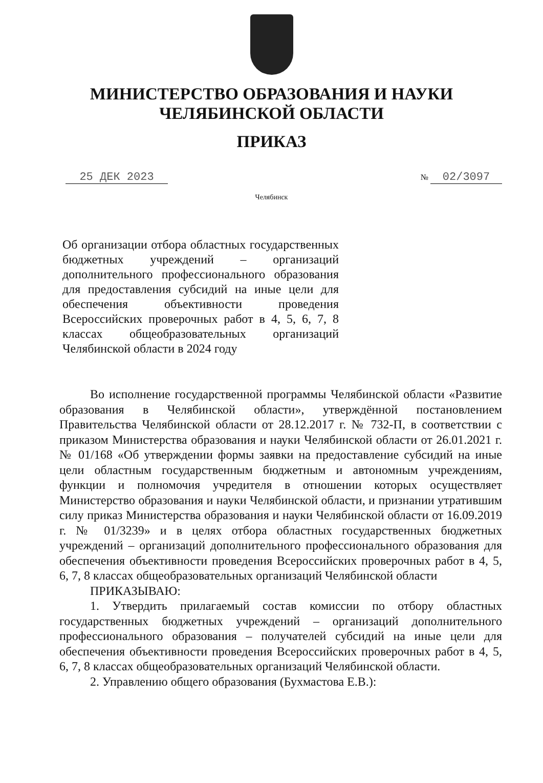МИНИСТЕРСТВО ОБРАЗОВАНИЯ И НАУКИ
ЧЕЛЯБИНСКОЙ ОБЛАСТИ
ПРИКАЗ
25 ДЕК 2023
№ 02/3097
Челябинск
Об организации отбора областных государственных бюджетных учреждений – организаций дополнительного профессионального образования для предоставления субсидий на иные цели для обеспечения объективности проведения Всероссийских проверочных работ в 4, 5, 6, 7, 8 классах общеобразовательных организаций Челябинской области в 2024 году
Во исполнение государственной программы Челябинской области «Развитие образования в Челябинской области», утверждённой постановлением Правительства Челябинской области от 28.12.2017 г. № 732-П, в соответствии с приказом Министерства образования и науки Челябинской области от 26.01.2021 г. № 01/168 «Об утверждении формы заявки на предоставление субсидий на иные цели областным государственным бюджетным и автономным учреждениям, функции и полномочия учредителя в отношении которых осуществляет Министерство образования и науки Челябинской области, и признании утратившим силу приказ Министерства образования и науки Челябинской области от 16.09.2019 г. № 01/3239» и в целях отбора областных государственных бюджетных учреждений – организаций дополнительного профессионального образования для обеспечения объективности проведения Всероссийских проверочных работ в 4, 5, 6, 7, 8 классах общеобразовательных организаций Челябинской области
ПРИКАЗЫВАЮ:
1. Утвердить прилагаемый состав комиссии по отбору областных государственных бюджетных учреждений – организаций дополнительного профессионального образования – получателей субсидий на иные цели для обеспечения объективности проведения Всероссийских проверочных работ в 4, 5, 6, 7, 8 классах общеобразовательных организаций Челябинской области.
2. Управлению общего образования (Бухмастова Е.В.):